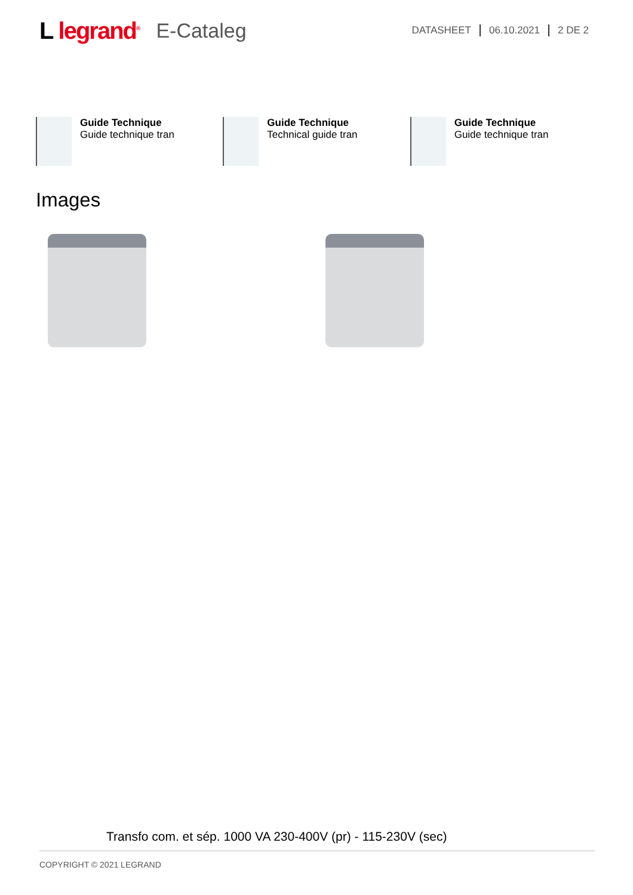L legrand<sup>®</sup>
E-Cataleg
DATASHEET 06.10.2021 2 DE 2
Guide Technique
Guide technique tran
Guide Technique
Technical guide tran
Guide Technique
Guide technique tran
Images
Transfo com. et sép. 1000 VA 230-400V (pr) - 115-230V (sec)
COPYRIGHT © 2021 LEGRAND